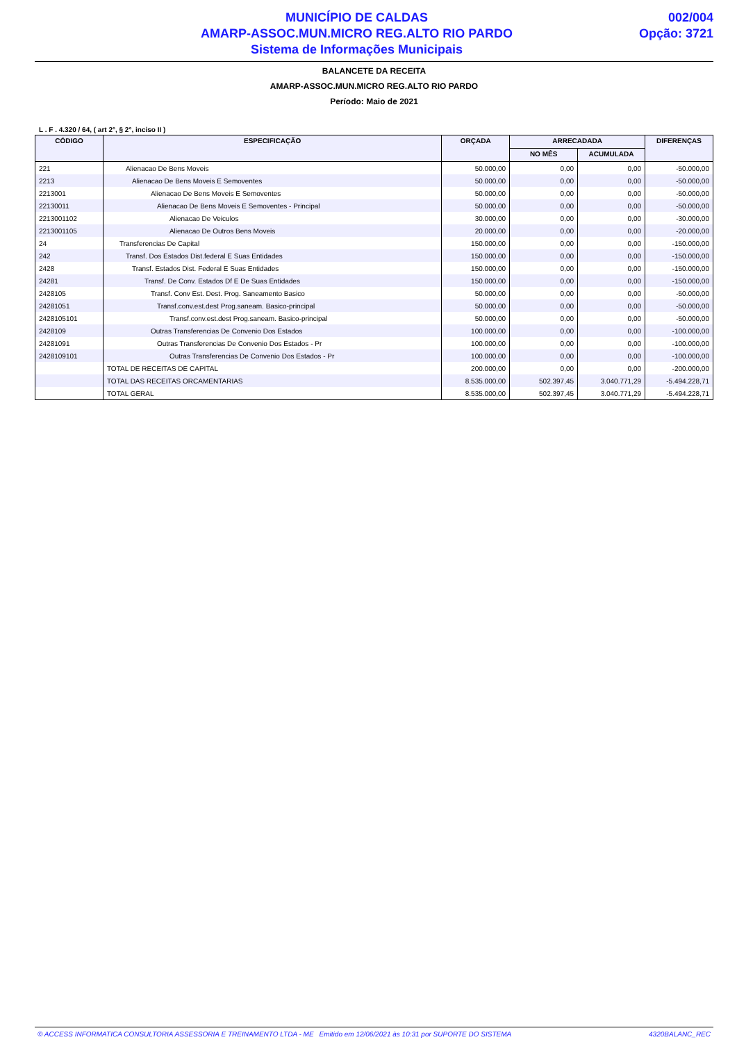MUNICÍPIO DE CALDAS
AMARP-ASSOC.MUN.MICRO REG.ALTO RIO PARDO
Sistema de Informações Municipais
002/004
Opção: 3721
BALANCETE DA RECEITA
AMARP-ASSOC.MUN.MICRO REG.ALTO RIO PARDO
Período: Maio de 2021
L . F . 4.320 / 64, ( art 2°, § 2°, inciso II )
| CÓDIGO | ESPECIFICAÇÃO | ORÇADA | ARRECADADA | | DIFERENÇAS |
| --- | --- | --- | --- | --- | --- |
| | | | NO MÊS | ACUMULADA | |
| 221 | Alienacao De Bens Moveis | 50.000,00 | 0,00 | 0,00 | -50.000,00 |
| 2213 | Alienacao De Bens Moveis E Semoventes | 50.000,00 | 0,00 | 0,00 | -50.000,00 |
| 2213001 | Alienacao De Bens Moveis E Semoventes | 50.000,00 | 0,00 | 0,00 | -50.000,00 |
| 22130011 | Alienacao De Bens Moveis E Semoventes - Principal | 50.000,00 | 0,00 | 0,00 | -50.000,00 |
| 2213001102 | Alienacao De Veiculos | 30.000,00 | 0,00 | 0,00 | -30.000,00 |
| 2213001105 | Alienacao De Outros Bens Moveis | 20.000,00 | 0,00 | 0,00 | -20.000,00 |
| 24 | Transferencias De Capital | 150.000,00 | 0,00 | 0,00 | -150.000,00 |
| 242 | Transf. Dos Estados Dist.federal E Suas Entidades | 150.000,00 | 0,00 | 0,00 | -150.000,00 |
| 2428 | Transf. Estados Dist. Federal E Suas Entidades | 150.000,00 | 0,00 | 0,00 | -150.000,00 |
| 24281 | Transf. De Conv. Estados Df E De Suas Entidades | 150.000,00 | 0,00 | 0,00 | -150.000,00 |
| 2428105 | Transf. Conv Est. Dest. Prog. Saneamento Basico | 50.000,00 | 0,00 | 0,00 | -50.000,00 |
| 24281051 | Transf.conv.est.dest Prog.saneam. Basico-principal | 50.000,00 | 0,00 | 0,00 | -50.000,00 |
| 2428105101 | Transf.conv.est.dest Prog.saneam. Basico-principal | 50.000,00 | 0,00 | 0,00 | -50.000,00 |
| 2428109 | Outras Transferencias De Convenio Dos Estados | 100.000,00 | 0,00 | 0,00 | -100.000,00 |
| 24281091 | Outras Transferencias De Convenio Dos Estados - Pr | 100.000,00 | 0,00 | 0,00 | -100.000,00 |
| 2428109101 | Outras Transferencias De Convenio Dos Estados - Pr | 100.000,00 | 0,00 | 0,00 | -100.000,00 |
| | TOTAL DE RECEITAS DE CAPITAL | 200.000,00 | 0,00 | 0,00 | -200.000,00 |
| | TOTAL DAS RECEITAS ORCAMENTARIAS | 8.535.000,00 | 502.397,45 | 3.040.771,29 | -5.494.228,71 |
| | TOTAL GERAL | 8.535.000,00 | 502.397,45 | 3.040.771,29 | -5.494.228,71 |
© ACCESS INFORMATICA CONSULTORIA ASSESSORIA E TREINAMENTO LTDA - ME Emitido em 12/06/2021 às 10:31 por SUPORTE DO SISTEMA 4320BALANC_REC